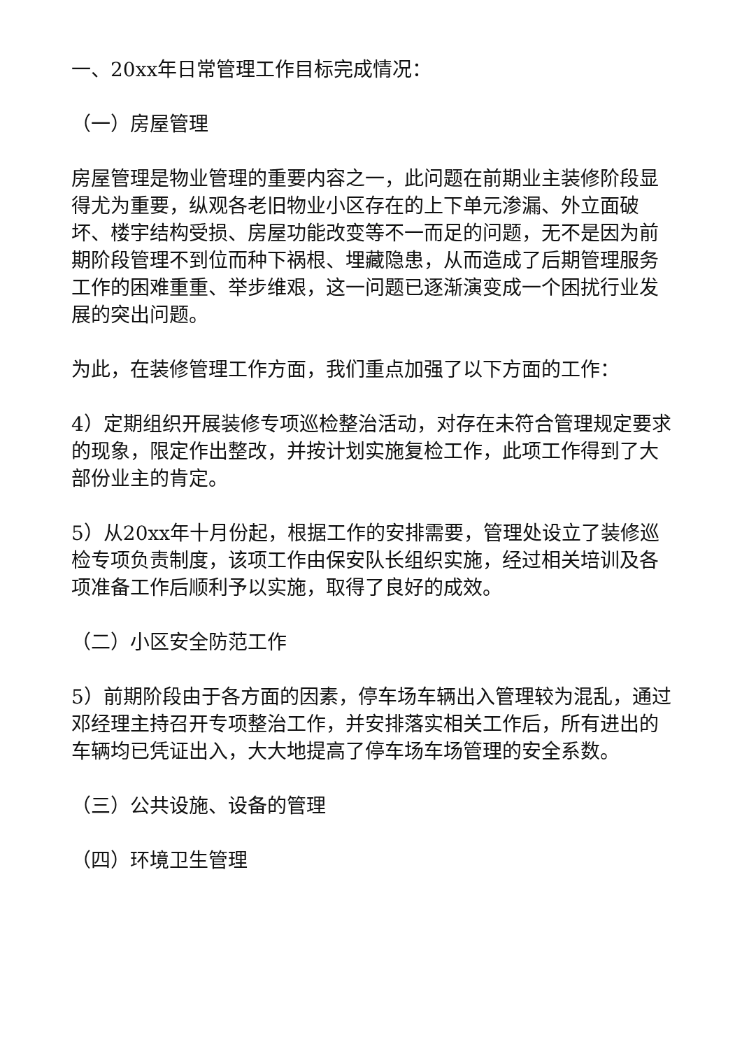一、20xx年日常管理工作目标完成情况：
（一）房屋管理
房屋管理是物业管理的重要内容之一，此问题在前期业主装修阶段显得尤为重要，纵观各老旧物业小区存在的上下单元渗漏、外立面破坏、楼宇结构受损、房屋功能改变等不一而足的问题，无不是因为前期阶段管理不到位而种下祸根、埋藏隐患，从而造成了后期管理服务工作的困难重重、举步维艰，这一问题已逐渐演变成一个困扰行业发展的突出问题。
为此，在装修管理工作方面，我们重点加强了以下方面的工作：
4）定期组织开展装修专项巡检整治活动，对存在未符合管理规定要求的现象，限定作出整改，并按计划实施复检工作，此项工作得到了大部份业主的肯定。
5）从20xx年十月份起，根据工作的安排需要，管理处设立了装修巡检专项负责制度，该项工作由保安队长组织实施，经过相关培训及各项准备工作后顺利予以实施，取得了良好的成效。
（二）小区安全防范工作
5）前期阶段由于各方面的因素，停车场车辆出入管理较为混乱，通过邓经理主持召开专项整治工作，并安排落实相关工作后，所有进出的车辆均已凭证出入，大大地提高了停车场车场管理的安全系数。
（三）公共设施、设备的管理
（四）环境卫生管理